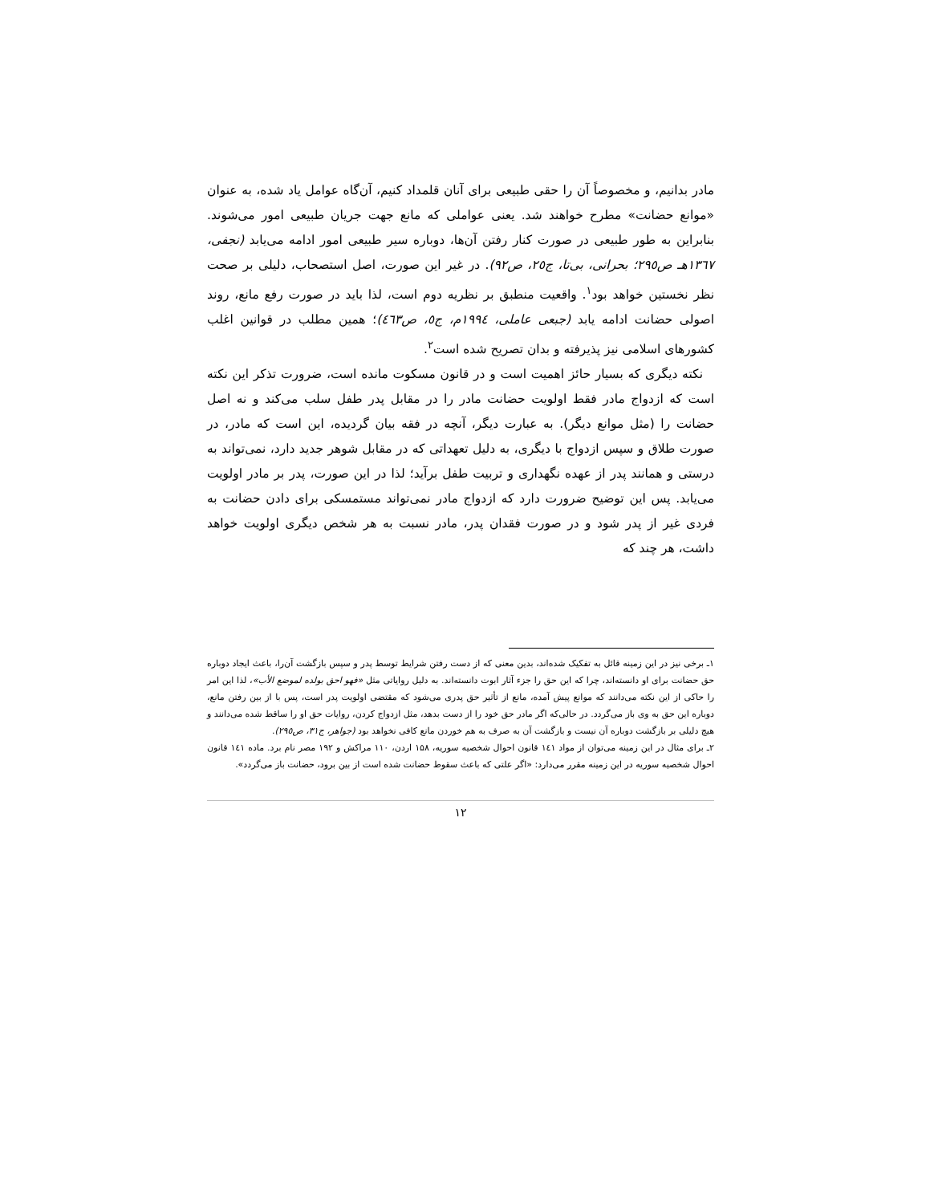مادر بدانیم، و مخصوصاً آن را حقی طبیعی برای آنان قلمداد کنیم، آن‌گاه عوامل یاد شده، به عنوان «موانع حضانت» مطرح خواهند شد. یعنی عواملی که مانع جهت جریان طبیعی امور می‌شوند. بنابراین به طور طبیعی در صورت کنار رفتن آن‌ها، دوباره سیر طبیعی امور ادامه می‌یابد (نجفی، ۱۳٦۷هـ ص۲۹٥؛ بحرانی، بی‌تا، ج۲٥، ص۹۲). در غیر این صورت، اصل استصحاب، دلیلی بر صحت نظر نخستین خواهد بود<sup>۱</sup>. واقعیت منطبق بر نظریه دوم است، لذا باید در صورت رفع مانع، روند اصولی حضانت ادامه یابد (جبعی عاملی، ۱۹۹٤م، ج٥، ص٤٦۳)؛ همین مطلب در قوانین اغلب کشورهای اسلامی نیز پذیرفته و بدان تصریح شده است<sup>۲</sup>.
نکته دیگری که بسیار حائز اهمیت است و در قانون مسکوت مانده است، ضرورت تذکر این نکته است که ازدواج مادر فقط اولویت حضانت مادر را در مقابل پدر طفل سلب می‌کند و نه اصل حضانت را (مثل موانع دیگر). به عبارت دیگر، آنچه در فقه بیان گردیده، این است که مادر، در صورت طلاق و سپس ازدواج با دیگری، به دلیل تعهداتی که در مقابل شوهر جدید دارد، نمی‌تواند به درستی و همانند پدر از عهده نگهداری و تربیت طفل برآید؛ لذا در این صورت، پدر بر مادر اولویت می‌یابد. پس این توضیح ضرورت دارد که ازدواج مادر نمی‌تواند مستمسکی برای دادن حضانت به فردی غیر از پدر شود و در صورت فقدان پدر، مادر نسبت به هر شخص دیگری اولویت خواهد داشت، هر چند که
۱ـ برخی نیز در این زمینه قائل به تفکیک شده‌اند، بدین معنی که از دست رفتن شرایط توسط پدر و سپس بازگشت آن‌را، باعث ایجاد دوباره حق حضانت برای او دانسته‌اند، چرا که این حق را جزء آثار ابوت دانسته‌اند. به دلیل روایاتی مثل «فهو احق بولده لموضع الأب»، لذا این امر را حاکی از این نکته می‌دانند که موانع پیش آمده، مانع از تأثیر حق پدری می‌شود که مقتضی اولویت پدر است، پس با از بین رفتن مانع، دوباره این حق به وی باز می‌گردد. در حالی‌که اگر مادر حق خود را از دست بدهد، مثل ازدواج کردن، روایات حق او را ساقط شده می‌دانند و هیچ دلیلی بر بازگشت دوباره آن نیست و بازگشت آن به صرف به هم خوردن مانع کافی نخواهد بود (جواهر، ج۳۱، ص۲۹٥).
۲ـ برای مثال در این زمینه می‌توان از مواد ۱٤۱ قانون احوال شخصیه سوریه، ۱۵۸ اردن، ۱۱۰ مراکش و ۱۹۲ مصر نام برد. ماده ۱٤۱ قانون احوال شخصیه سوریه در این زمینه مقرر می‌دارد: «اگر علتی که باعث سقوط حضانت شده است از بین برود، حضانت باز می‌گردد».
۱۲